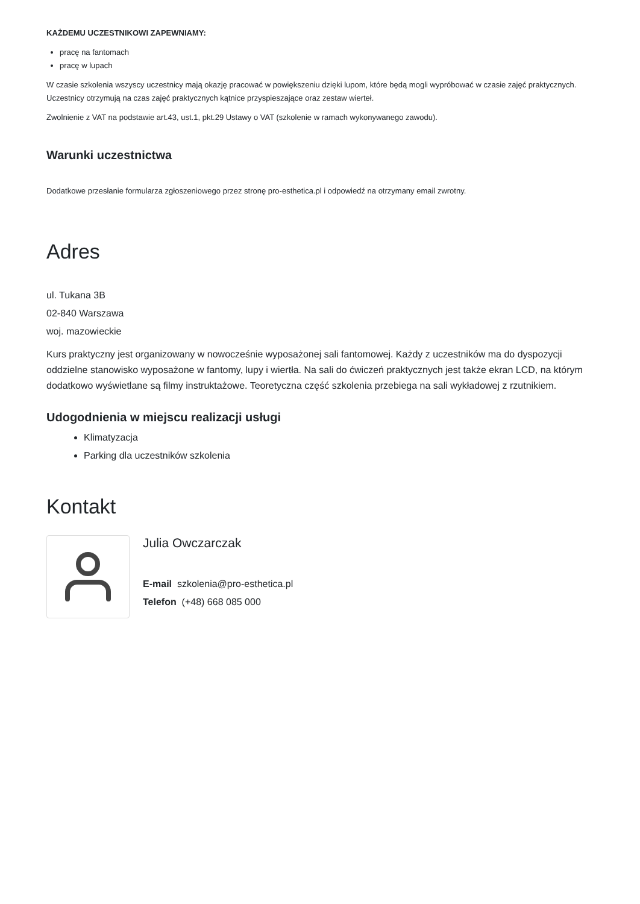KAŻDEMU UCZESTNIKOWI ZAPEWNIAMY:
pracę na fantomach
pracę w lupach
W czasie szkolenia wszyscy uczestnicy mają okazję pracować w powiększeniu dzięki lupom, które będą mogli wypróbować w czasie zajęć praktycznych. Uczestnicy otrzymują na czas zajęć praktycznych kątnice przyspieszające oraz zestaw wierteł.
Zwolnienie z VAT na podstawie art.43, ust.1, pkt.29 Ustawy o VAT (szkolenie w ramach wykonywanego zawodu).
Warunki uczestnictwa
Dodatkowe przesłanie formularza zgłoszeniowego przez stronę pro-esthetica.pl i odpowiedź na otrzymany email zwrotny.
Adres
ul. Tukana 3B
02-840 Warszawa
woj. mazowieckie
Kurs praktyczny jest organizowany w nowocześnie wyposażonej sali fantomowej. Każdy z uczestników ma do dyspozycji oddzielne stanowisko wyposażone w fantomy, lupy i wiertła. Na sali do ćwiczeń praktycznych jest także ekran LCD, na którym dodatkowo wyświetlane są filmy instruktażowe. Teoretyczna część szkolenia przebiega na sali wykładowej z rzutnikiem.
Udogodnienia w miejscu realizacji usługi
Klimatyzacja
Parking dla uczestników szkolenia
Kontakt
Julia Owczarczak
E-mail szkolenia@pro-esthetica.pl
Telefon (+48) 668 085 000